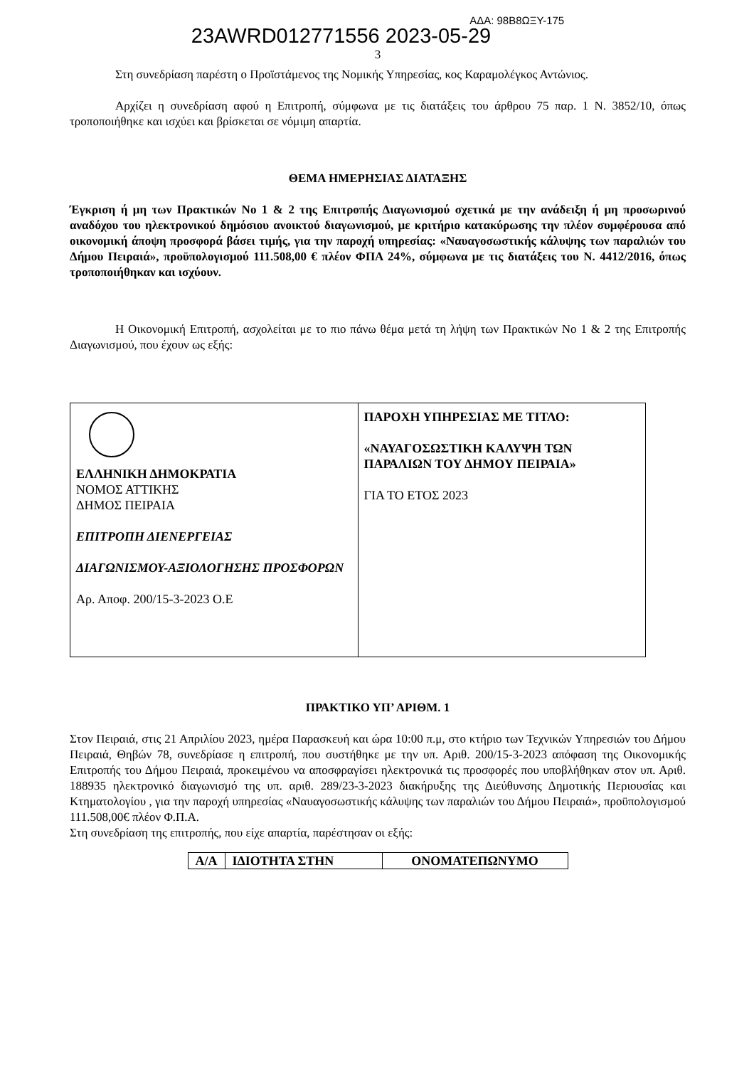23AWRD012771556 2023-05-29 ΑΔΑ: 98Β8ΩΞΥ-175
3
Στη συνεδρίαση παρέστη ο Προϊστάμενος της Νομικής Υπηρεσίας, κος Καραμολέγκος Αντώνιος.
Αρχίζει η συνεδρίαση αφού η Επιτροπή, σύμφωνα με τις διατάξεις του άρθρου 75 παρ. 1 Ν. 3852/10, όπως τροποποιήθηκε και ισχύει και βρίσκεται σε νόμιμη απαρτία.
ΘΕΜΑ ΗΜΕΡΗΣΙΑΣ ΔΙΑΤΑΞΗΣ
Έγκριση ή μη των Πρακτικών Νο 1 & 2 της Επιτροπής Διαγωνισμού σχετικά με την ανάδειξη ή μη προσωρινού αναδόχου του ηλεκτρονικού δημόσιου ανοικτού διαγωνισμού, με κριτήριο κατακύρωσης την πλέον συμφέρουσα από οικονομική άποψη προσφορά βάσει τιμής, για την παροχή υπηρεσίας: «Ναυαγοσωστικής κάλυψης των παραλιών του Δήμου Πειραιά», προϋπολογισμού 111.508,00 € πλέον ΦΠΑ 24%, σύμφωνα με τις διατάξεις του Ν. 4412/2016, όπως τροποποιήθηκαν και ισχύουν.
Η Οικονομική Επιτροπή, ασχολείται με το πιο πάνω θέμα μετά τη λήψη των Πρακτικών Νο 1 & 2 της Επιτροπής Διαγωνισμού, που έχουν ως εξής:
| ΕΛΛΗΝΙΚΗ ΔΗΜΟΚΡΑΤΙΑ ΝΟΜΟΣ ΑΤΤΙΚΗΣ ΔΗΜΟΣ ΠΕΙΡΑΙΑ ΕΠΙΤΡΟΠΗ ΔΙΕΝΕΡΓΕΙΑΣ ΔΙΑΓΩΝΙΣΜΟΥ-ΑΞΙΟΛΟΓΗΣΗΣ ΠΡΟΣΦΟΡΩΝ Αρ. Αποφ. 200/15-3-2023 Ο.Ε | ΠΑΡΟΧΗ ΥΠΗΡΕΣΙΑΣ ΜΕ ΤΙΤΛΟ: «ΝΑΥΑΓΟΣΩΣΤΙΚΗ ΚΑΛΥΨΗ ΤΩΝ ΠΑΡΑΛΙΩΝ ΤΟΥ ΔΗΜΟΥ ΠΕΙΡΑΙΑ» ΓΙΑ ΤΟ ΕΤΟΣ 2023 |
ΠΡΑΚΤΙΚΟ ΥΠ’ ΑΡΙΘΜ. 1
Στον Πειραιά, στις 21 Απριλίου 2023, ημέρα Παρασκευή και ώρα 10:00 π.μ, στο κτήριο των Τεχνικών Υπηρεσιών του Δήμου Πειραιά, Θηβών 78, συνεδρίασε η επιτροπή, που συστήθηκε με την υπ. Αριθ. 200/15-3-2023 απόφαση της Οικονομικής Επιτροπής του Δήμου Πειραιά, προκειμένου να αποσφραγίσει ηλεκτρονικά τις προσφορές που υποβλήθηκαν στον υπ. Αριθ. 188935 ηλεκτρονικό διαγωνισμό της υπ. αριθ. 289/23-3-2023 διακήρυξης της Διεύθυνσης Δημοτικής Περιουσίας και Κτηματολογίου , για την παροχή υπηρεσίας «Ναυαγοσωστικής κάλυψης των παραλιών του Δήμου Πειραιά», προϋπολογισμού 111.508,00€ πλέον Φ.Π.Α.
Στη συνεδρίαση της επιτροπής, που είχε απαρτία, παρέστησαν οι εξής:
| Α/Α | ΙΔΙΟΤΗΤΑ ΣΤΗΝ | ΟΝΟΜΑΤΕΠΩΝΥΜΟ |
| --- | --- | --- |